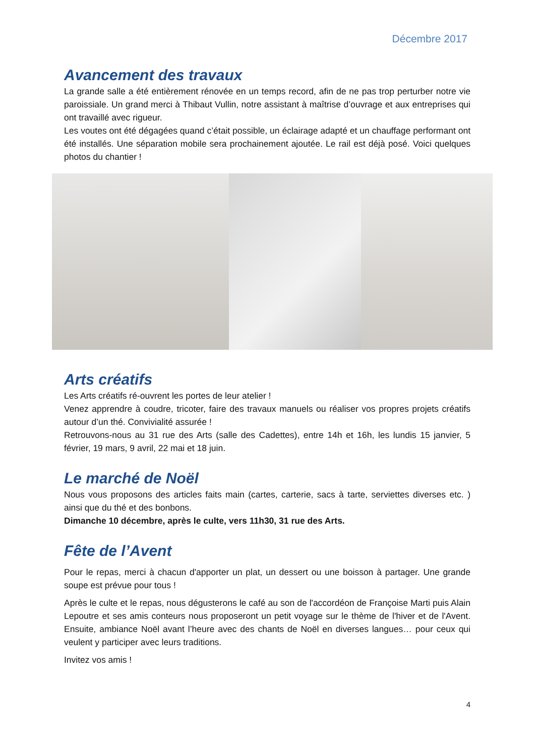Décembre 2017
Avancement des travaux
La grande salle a été entièrement rénovée en un temps record, afin de ne pas trop perturber notre vie paroissiale. Un grand merci à Thibaut Vullin, notre assistant à maîtrise d’ouvrage et aux entreprises qui ont travaillé avec rigueur.
Les voutes ont été dégagées quand c’était possible, un éclairage adapté et un chauffage performant ont été installés. Une séparation mobile sera prochainement ajoutée. Le rail est déjà posé. Voici quelques photos du chantier !
Arts créatifs
Les Arts créatifs ré-ouvrent les portes de leur atelier !
Venez apprendre à coudre, tricoter, faire des travaux manuels ou réaliser vos propres projets créatifs autour d’un thé. Convivialité assurée !
Retrouvons-nous au 31 rue des Arts (salle des Cadettes), entre 14h et 16h, les lundis 15 janvier, 5 février, 19 mars, 9 avril, 22 mai et 18 juin.
Le marché de Noël
Nous vous proposons des articles faits main (cartes, carterie, sacs à tarte, serviettes diverses etc. ) ainsi que du thé et des bonbons.
Dimanche 10 décembre, après le culte, vers 11h30, 31 rue des Arts.
Fête de l’Avent
Pour le repas, merci à chacun d'apporter un plat, un dessert ou une boisson à partager. Une grande soupe est prévue pour tous !
Après le culte et le repas, nous dégusterons le café au son de l'accordéon de Françoise Marti puis Alain Lepoutre et ses amis conteurs nous proposeront un petit voyage sur le thème de l'hiver et de l'Avent. Ensuite, ambiance Noël avant l’heure avec des chants de Noël en diverses langues… pour ceux qui veulent y participer avec leurs traditions.
Invitez vos amis !
4